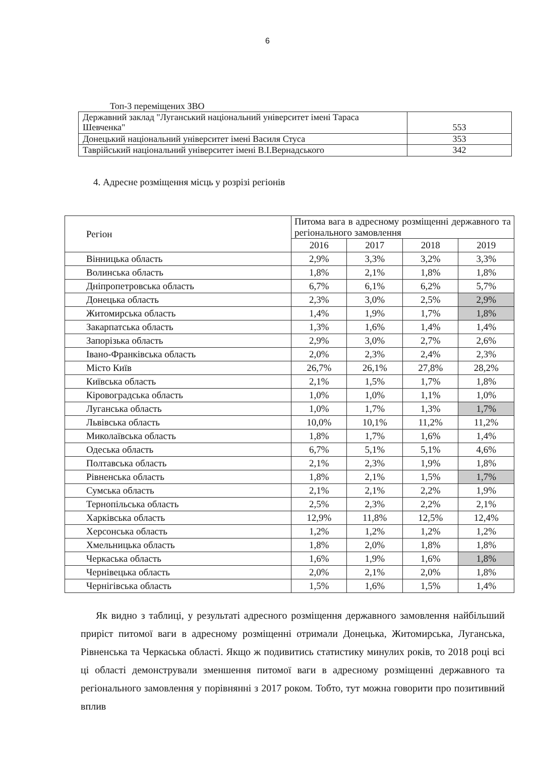6
Топ-3 переміщених ЗВО
| Державний заклад "Луганський національний університет імені Тараса Шевченка" | 553 |
| Донецький національний університет імені Василя Стуса | 353 |
| Таврійський національний університет імені В.І.Вернадського | 342 |
4. Адресне розміщення місць у розрізі регіонів
| Регіон | Питома вага в адресному розміщенні державного та регіонального замовлення | | | |
| --- | --- | --- | --- | --- |
| | 2016 | 2017 | 2018 | 2019 |
| Вінницька область | 2,9% | 3,3% | 3,2% | 3,3% |
| Волинська область | 1,8% | 2,1% | 1,8% | 1,8% |
| Дніпропетровська область | 6,7% | 6,1% | 6,2% | 5,7% |
| Донецька область | 2,3% | 3,0% | 2,5% | 2,9% |
| Житомирська область | 1,4% | 1,9% | 1,7% | 1,8% |
| Закарпатська область | 1,3% | 1,6% | 1,4% | 1,4% |
| Запорізька область | 2,9% | 3,0% | 2,7% | 2,6% |
| Івано-Франківська область | 2,0% | 2,3% | 2,4% | 2,3% |
| Місто Київ | 26,7% | 26,1% | 27,8% | 28,2% |
| Київська область | 2,1% | 1,5% | 1,7% | 1,8% |
| Кіровоградська область | 1,0% | 1,0% | 1,1% | 1,0% |
| Луганська область | 1,0% | 1,7% | 1,3% | 1,7% |
| Львівська область | 10,0% | 10,1% | 11,2% | 11,2% |
| Миколаївська область | 1,8% | 1,7% | 1,6% | 1,4% |
| Одеська область | 6,7% | 5,1% | 5,1% | 4,6% |
| Полтавська область | 2,1% | 2,3% | 1,9% | 1,8% |
| Рівненська область | 1,8% | 2,1% | 1,5% | 1,7% |
| Сумська область | 2,1% | 2,1% | 2,2% | 1,9% |
| Тернопільська область | 2,5% | 2,3% | 2,2% | 2,1% |
| Харківська область | 12,9% | 11,8% | 12,5% | 12,4% |
| Херсонська область | 1,2% | 1,2% | 1,2% | 1,2% |
| Хмельницька область | 1,8% | 2,0% | 1,8% | 1,8% |
| Черкаська область | 1,6% | 1,9% | 1,6% | 1,8% |
| Чернівецька область | 2,0% | 2,1% | 2,0% | 1,8% |
| Чернігівська область | 1,5% | 1,6% | 1,5% | 1,4% |
Як видно з таблиці, у результаті адресного розміщення державного замовлення найбільший приріст питомої ваги в адресному розміщенні отримали Донецька, Житомирська, Луганська, Рівненська та Черкаська області. Якщо ж подивитись статистику минулих років, то 2018 році всі ці області демонстрували зменшення питомої ваги в адресному розміщенні державного та регіонального замовлення у порівнянні з 2017 роком. Тобто, тут можна говорити про позитивний вплив